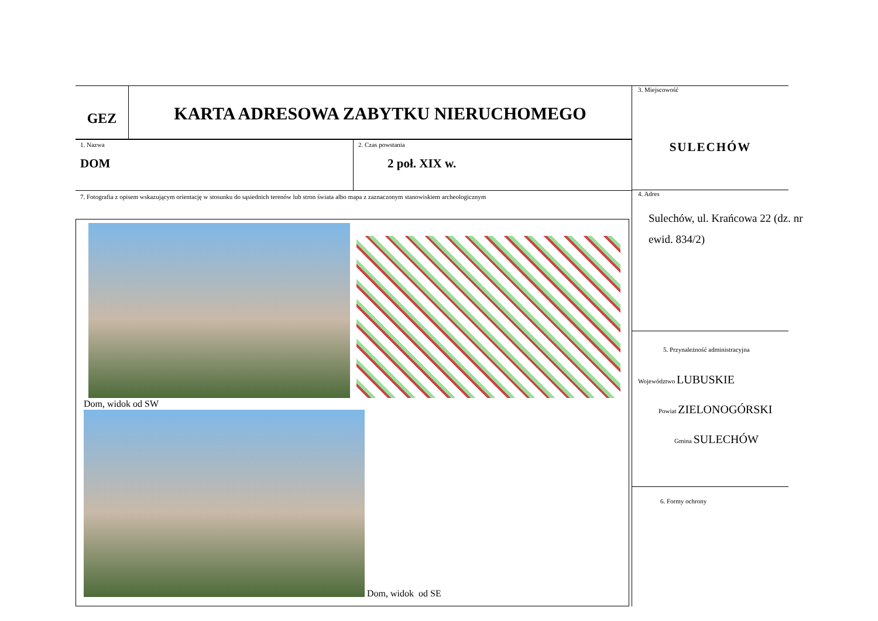GEZ
KARTA ADRESOWA ZABYTKU NIERUCHOMEGO
1. Nazwa
DOM
2. Czas powstania
2 poł. XIX w.
7. Fotografia z opisem wskazującym orientację w stosunku do sąsiednich terenów lub stron świata albo mapa z zaznaczonym stanowiskiem archeologicznym
Dom, widok od SW
Dom, widok od SE
3. Miejscowość
SULECHÓW
4. Adres
Sulechów, ul. Krańcowa 22 (dz. nr ewid. 834/2)
5. Przynależność administracyjna
Województwo LUBUSKIE
Powiat ZIELONOGÓRSKI
Gmina SULECHÓW
6. Formy ochrony